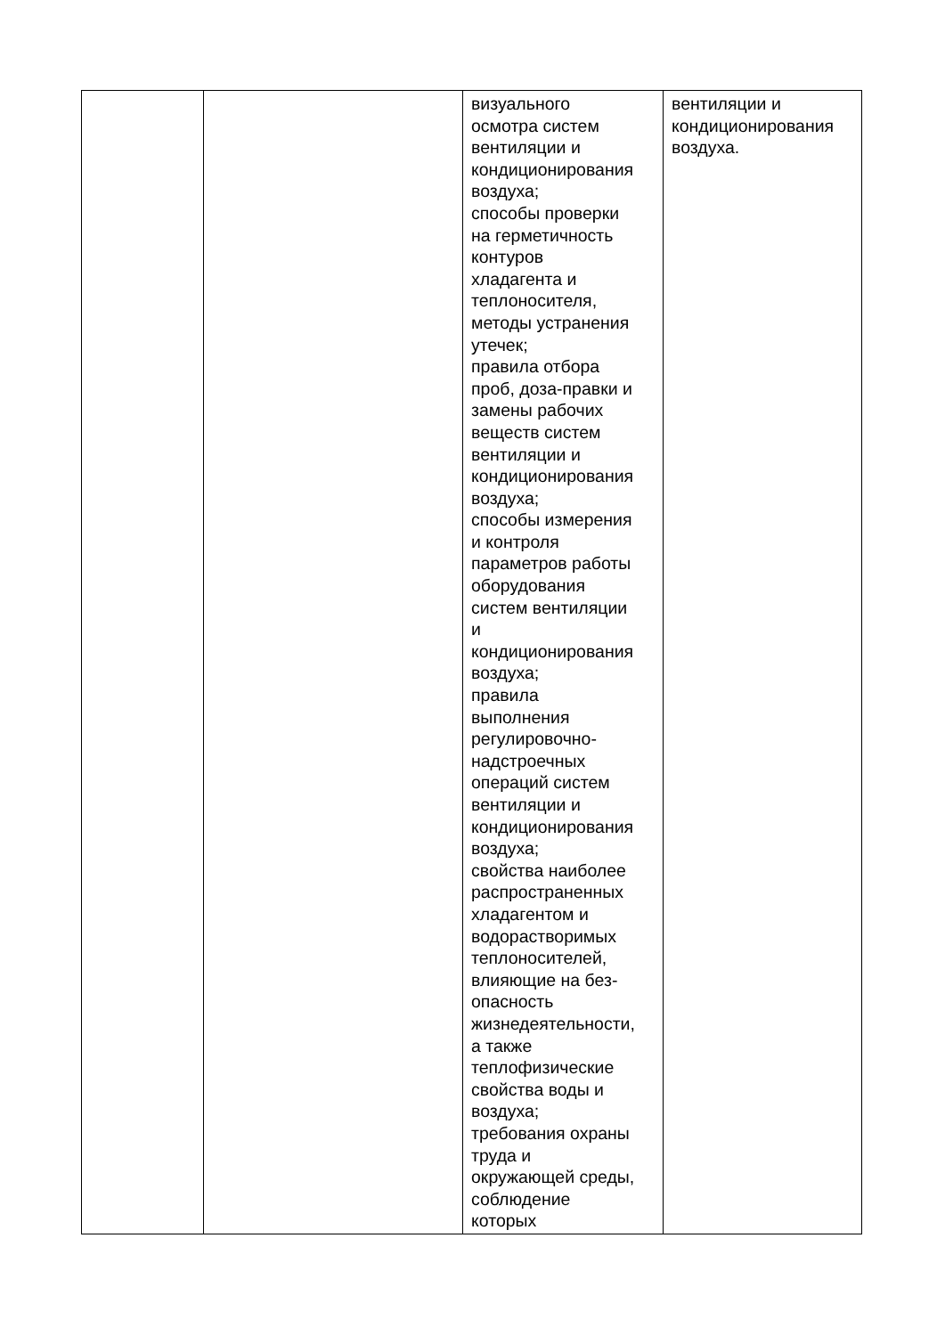| | | визуального осмотра систем вентиляции и кондиционирования воздуха; способы проверки на герметичность контуров хладагента и теплоносителя, методы устранения утечек; правила отбора проб, доза-правки и замены рабочих веществ систем вентиляции и кондиционирования воздуха; способы измерения и контроля параметров работы оборудования систем вентиляции и кондиционирования воздуха; правила выполнения регулировочно- надстроечных операций систем вентиляции и кондиционирования воздуха; свойства наиболее распространенных хладагентом и водорастворимых теплоносителей, влияющие на без- опасность жизнедеятельности, а также теплофизические свойства воды и воздуха; требования охраны труда и окружающей среды, соблюдение которых | вентиляции и кондиционирования воздуха. |